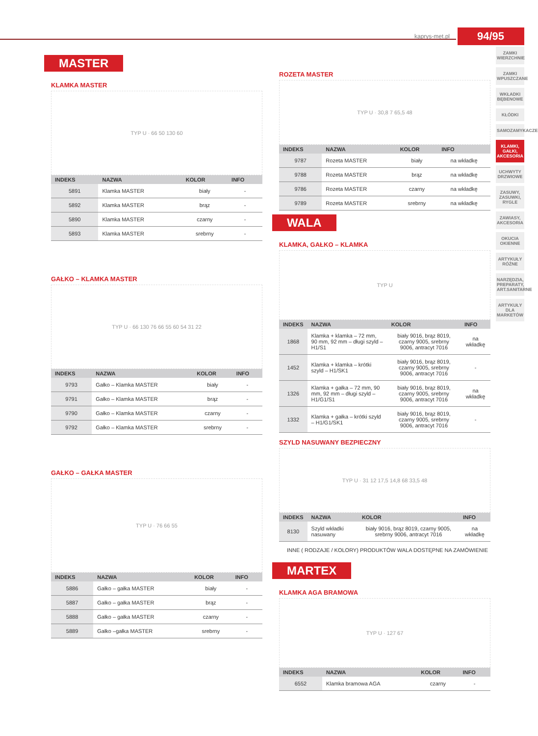kaprys-met.pl 94/95
ZAMKI WIERZCHNIE
ZAMKI WPUSZCZANE
WKŁADKI BĘBENOWE
KŁÓDKI
SAMOZAMYKACZE
KLAMKI, GAŁKI, AKCESORIA
UCHWYTY DRZWIOWE
ZASUWY, ZASUWKI, RYGLE
ZAWIASY, AKCESORIA
OKUCIA OKIENNE
ARTYKUŁY RÓŻNE
NARZĘDZIA, PREPARATY, ART.SANITARNE
ARTYKUŁY DLA MARKETÓW
MASTER
KLAMKA MASTER
TYP U · 66 50 130 60
| INDEKS | NAZWA | KOLOR | INFO |
| --- | --- | --- | --- |
| 5891 | Klamka MASTER | biały | - |
| 5892 | Klamka MASTER | brąz | - |
| 5890 | Klamka MASTER | czarny | - |
| 5893 | Klamka MASTER | srebrny | - |
GAŁKO – KLAMKA MASTER
TYP U · 66 130 76 66 55 60 54 31 22
| INDEKS | NAZWA | KOLOR | INFO |
| --- | --- | --- | --- |
| 9793 | Gałko – Klamka MASTER | biały | - |
| 9791 | Gałko – Klamka MASTER | brąz | - |
| 9790 | Gałko – Klamka MASTER | czarny | - |
| 9792 | Gałko – Klamka MASTER | srebrny | - |
GAŁKO – GAŁKA MASTER
TYP U · 76 66 55
| INDEKS | NAZWA | KOLOR | INFO |
| --- | --- | --- | --- |
| 5886 | Gałko – gałka MASTER | biały | - |
| 5887 | Gałko – gałka MASTER | brąz | - |
| 5888 | Gałko – gałka MASTER | czarny | - |
| 5889 | Gałko –gałka MASTER | srebrny | - |
ROZETA MASTER
TYP U · 30,8 7 65,5 48
| INDEKS | NAZWA | KOLOR | INFO |
| --- | --- | --- | --- |
| 9787 | Rozeta MASTER | biały | na wkładkę |
| 9788 | Rozeta MASTER | brąz | na wkładkę |
| 9786 | Rozeta MASTER | czarny | na wkładkę |
| 9789 | Rozeta MASTER | srebrny | na wkładkę |
WALA
KLAMKA, GAŁKO – KLAMKA
TYP U
| INDEKS | NAZWA | KOLOR | INFO |
| --- | --- | --- | --- |
| 1868 | Klamka + klamka – 72 mm, 90 mm, 92 mm – długi szyld – H1/S1 | biały 9016, brąz 8019, czarny 9005, srebrny 9006, antracyt 7016 | na wkładkę |
| 1452 | Klamka + klamka – krótki szyld – H1/SK1 | biały 9016, brąz 8019, czarny 9005, srebrny 9006, antracyt 7016 | - |
| 1326 | Klamka + gałka – 72 mm, 90 mm, 92 mm – długi szyld – H1/G1/S1 | biały 9016, brąz 8019, czarny 9005, srebrny 9006, antracyt 7016 | na wkładkę |
| 1332 | Klamka + gałka – krótki szyld – H1/G1/SK1 | biały 9016, brąz 8019, czarny 9005, srebrny 9006, antracyt 7016 | - |
SZYLD NASUWANY BEZPIECZNY
TYP U · 31 12 17,5 14,8 68 33,5 48
| INDEKS | NAZWA | KOLOR | INFO |
| --- | --- | --- | --- |
| 8130 | Szyld wkładki nasuwany | biały 9016, brąz 8019, czarny 9005, srebrny 9006, antracyt 7016 | na wkładkę |
INNE ( RODZAJE / KOLORY) PRODUKTÓW WALA DOSTĘPNE NA ZAMÓWIENIE
MARTEX
KLAMKA AGA BRAMOWA
TYP U · 127 67
| INDEKS | NAZWA | KOLOR | INFO |
| --- | --- | --- | --- |
| 6552 | Klamka bramowa AGA | czarny | - |